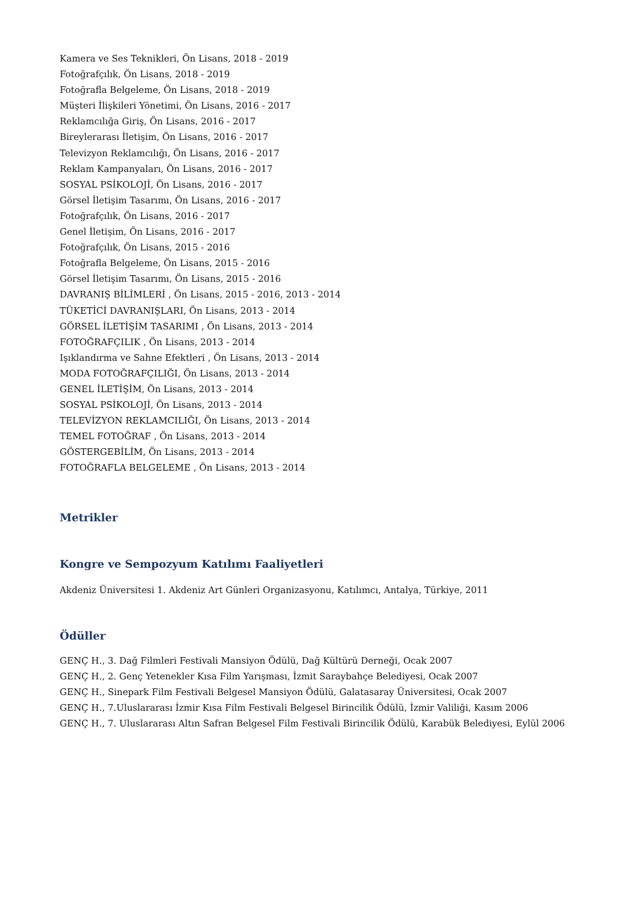Kamera ve Ses Teknikleri, Ön Lisans, 2018 - 2019
Fotoğrafçılık, Ön Lisans, 2018 - 2019
Fotoğrafla Belgeleme, Ön Lisans, 2018 - 2019
Müşteri İlişkileri Yönetimi, Ön Lisans, 2016 - 2017
Reklamcılığa Giriş, Ön Lisans, 2016 - 2017
Bireylerarası İletişim, Ön Lisans, 2016 - 2017
Televizyon Reklamcılığı, Ön Lisans, 2016 - 2017
Reklam Kampanyaları, Ön Lisans, 2016 - 2017
SOSYAL PSİKOLOJİ, Ön Lisans, 2016 - 2017
Görsel İletişim Tasarımı, Ön Lisans, 2016 - 2017
Fotoğrafçılık, Ön Lisans, 2016 - 2017
Genel İletişim, Ön Lisans, 2016 - 2017
Fotoğrafçılık, Ön Lisans, 2015 - 2016
Fotoğrafla Belgeleme, Ön Lisans, 2015 - 2016
Görsel İletişim Tasarımı, Ön Lisans, 2015 - 2016
DAVRANIŞ BİLİMLERİ , Ön Lisans, 2015 - 2016, 2013 - 2014
TÜKETİCİ DAVRANIŞLARI, Ön Lisans, 2013 - 2014
GÖRSEL İLETİŞİM TASARIMI , Ön Lisans, 2013 - 2014
FOTOĞRAFÇILIK , Ön Lisans, 2013 - 2014
Işıklandırma ve Sahne Efektleri , Ön Lisans, 2013 - 2014
MODA FOTOĞRAFÇILIĞI, Ön Lisans, 2013 - 2014
GENEL İLETİŞİM, Ön Lisans, 2013 - 2014
SOSYAL PSİKOLOJİ, Ön Lisans, 2013 - 2014
TELEVİZYON REKLAMCILIĞI, Ön Lisans, 2013 - 2014
TEMEL FOTOĞRAF , Ön Lisans, 2013 - 2014
GÖSTERGEBİLİM, Ön Lisans, 2013 - 2014
FOTOĞRAFLA BELGELEME , Ön Lisans, 2013 - 2014
Metrikler
Kongre ve Sempozyum Katılımı Faaliyetleri
Akdeniz Üniversitesi 1. Akdeniz Art Günleri Organizasyonu, Katılımcı, Antalya, Türkiye, 2011
Ödüller
GENÇ H., 3. Dağ Filmleri Festivali Mansiyon Ödülü, Dağ Kültürü Derneği, Ocak 2007
GENÇ H., 2. Genç Yetenekler Kısa Film Yarışması, İzmit Saraybahçe Belediyesi, Ocak 2007
GENÇ H., Sinepark Film Festivali Belgesel Mansiyon Ödülü, Galatasaray Üniversitesi, Ocak 2007
GENÇ H., 7.Uluslararası İzmir Kısa Film Festivali Belgesel Birincilik Ödülü, İzmir Valiliği, Kasım 2006
GENÇ H., 7. Uluslararası Altın Safran Belgesel Film Festivali Birincilik Ödülü, Karabük Belediyesi, Eylül 2006